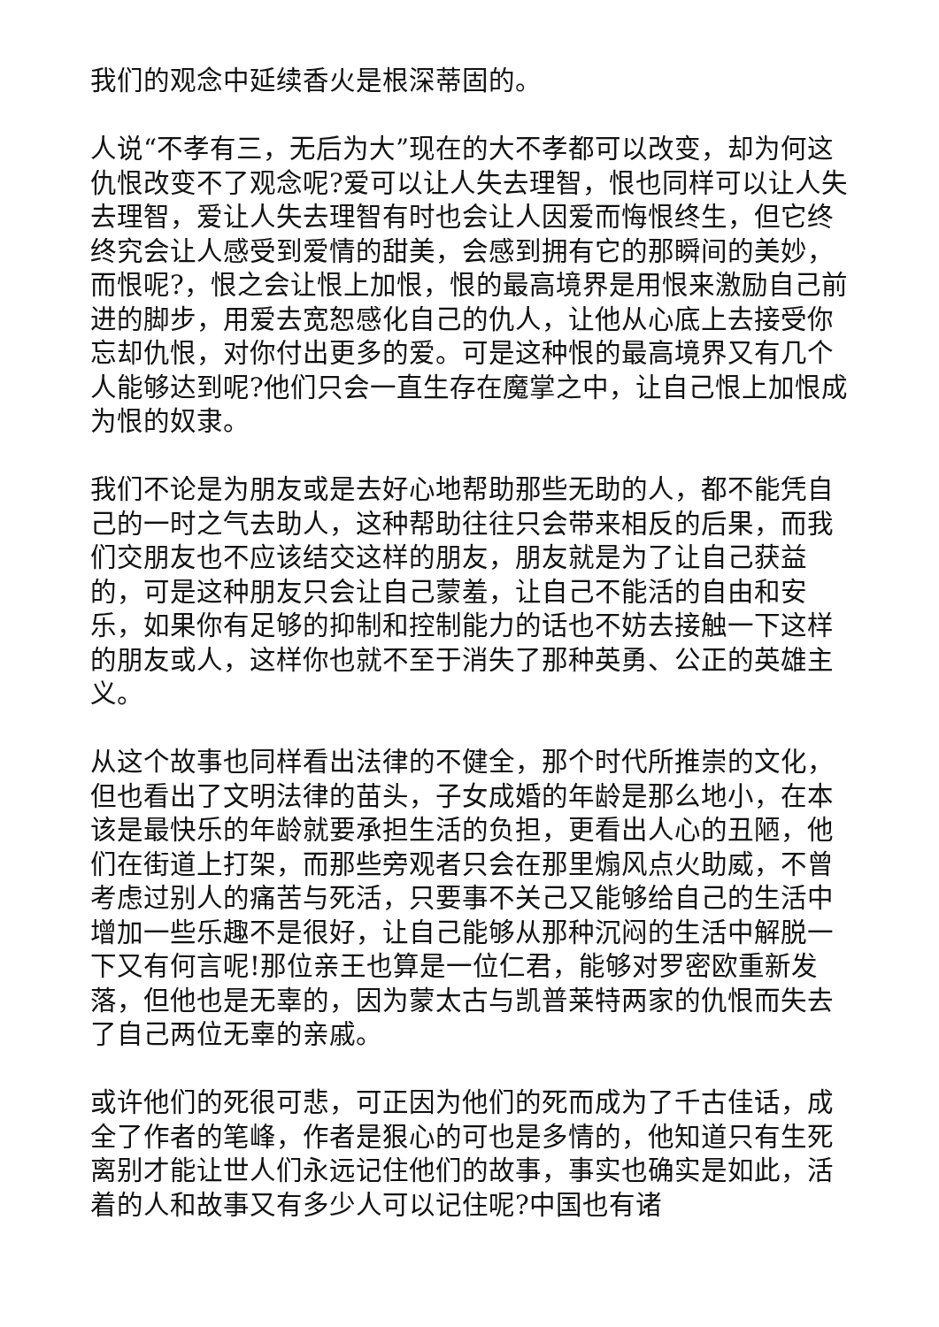我们的观念中延续香火是根深蒂固的。
人说“不孝有三，无后为大”现在的大不孝都可以改变，却为何这仇恨改变不了观念呢?爱可以让人失去理智，恨也同样可以让人失去理智，爱让人失去理智有时也会让人因爱而悔恨终生，但它终终究会让人感受到爱情的甜美，会感到拥有它的那瞬间的美妙，而恨呢?，恨之会让恨上加恨，恨的最高境界是用恨来激励自己前进的脚步，用爱去宽恕感化自己的仇人，让他从心底上去接受你忘却仇恨，对你付出更多的爱。可是这种恨的最高境界又有几个人能够达到呢?他们只会一直生存在魔掌之中，让自己恨上加恨成为恨的奴隶。
我们不论是为朋友或是去好心地帮助那些无助的人，都不能凭自己的一时之气去助人，这种帮助往往只会带来相反的后果，而我们交朋友也不应该结交这样的朋友，朋友就是为了让自己获益的，可是这种朋友只会让自己蒙羞，让自己不能活的自由和安乐，如果你有足够的抑制和控制能力的话也不妨去接触一下这样的朋友或人，这样你也就不至于消失了那种英勇、公正的英雄主义。
从这个故事也同样看出法律的不健全，那个时代所推崇的文化，但也看出了文明法律的苗头，子女成婚的年龄是那么地小，在本该是最快乐的年龄就要承担生活的负担，更看出人心的丑陋，他们在街道上打架，而那些旁观者只会在那里煽风点火助威，不曾考虑过别人的痛苦与死活，只要事不关己又能够给自己的生活中增加一些乐趣不是很好，让自己能够从那种沉闷的生活中解脱一下又有何言呢!那位亲王也算是一位仁君，能够对罗密欧重新发落，但他也是无辜的，因为蒙太古与凯普莱特两家的仇恨而失去了自己两位无辜的亲戚。
或许他们的死很可悲，可正因为他们的死而成为了千古佳话，成全了作者的笔峰，作者是狠心的可也是多情的，他知道只有生死离别才能让世人们永远记住他们的故事，事实也确实是如此，活着的人和故事又有多少人可以记住呢?中国也有诸